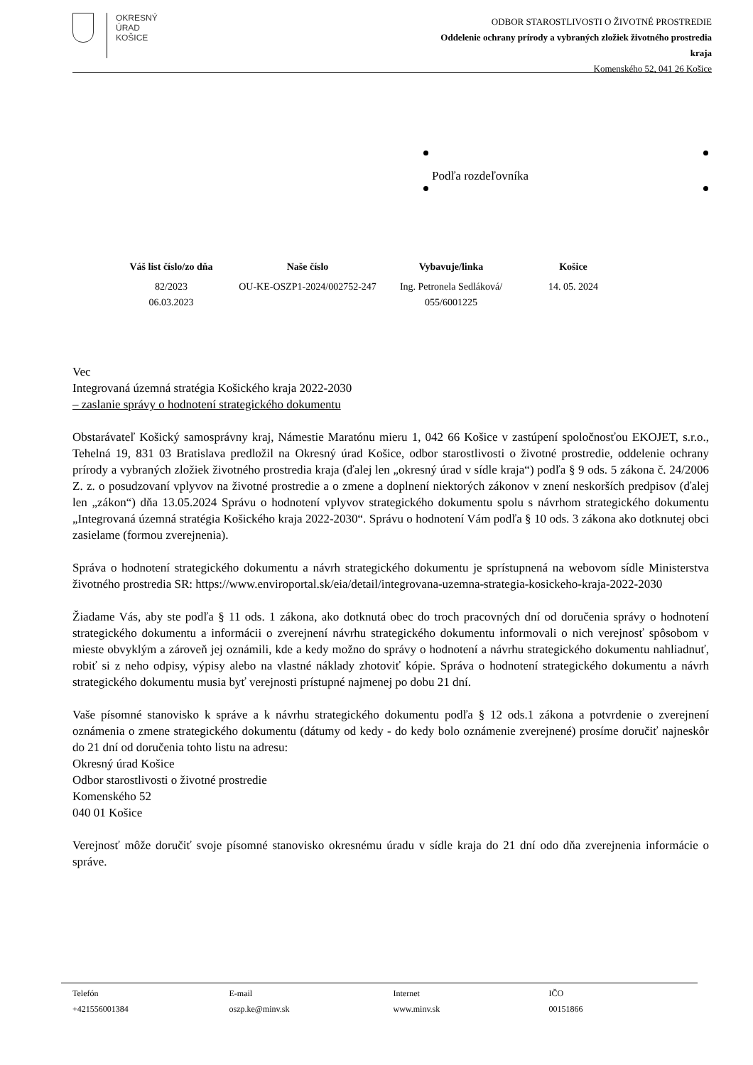OKRESNÝ
ÚRAD
KOŠICE
ODBOR STAROSTLIVOSTI O ŽIVOTNÉ PROSTREDIE
Oddelenie ochrany prírody a vybraných zložiek životného prostredia
kraja
Komenského 52, 041 26 Košice
Podľa rozdeľovníka
| Váš list číslo/zo dňa | Naše číslo | Vybavuje/linka | Košice |
| --- | --- | --- | --- |
| 82/2023 06.03.2023 | OU-KE-OSZP1-2024/002752-247 | Ing. Petronela Sedláková/ 055/6001225 | 14. 05. 2024 |
Vec
Integrovaná územná stratégia Košického kraja 2022-2030
– zaslanie správy o hodnotení strategického dokumentu
Obstarávateľ Košický samosprávny kraj, Námestie Maratónu mieru 1, 042 66 Košice v zastúpení spoločnosťou EKOJET, s.r.o., Tehelná 19, 831 03 Bratislava predložil na Okresný úrad Košice, odbor starostlivosti o životné prostredie, oddelenie ochrany prírody a vybraných zložiek životného prostredia kraja (ďalej len „okresný úrad v sídle kraja“) podľa § 9 ods. 5 zákona č. 24/2006 Z. z. o posudzovaní vplyvov na životné prostredie a o zmene a doplnení niektorých zákonov v znení neskorších predpisov (ďalej len „zákon“) dňa 13.05.2024 Správu o hodnotení vplyvov strategického dokumentu spolu s návrhom strategického dokumentu „Integrovaná územná stratégia Košického kraja 2022-2030“. Správu o hodnotení Vám podľa § 10 ods. 3 zákona ako dotknutej obci zasielame (formou zverejnenia).
Správa o hodnotení strategického dokumentu a návrh strategického dokumentu je sprístupnená na webovom sídle Ministerstva životného prostredia SR: https://www.enviroportal.sk/eia/detail/integrovana-uzemna-strategia-kosickeho-kraja-2022-2030
Žiadame Vás, aby ste podľa § 11 ods. 1 zákona, ako dotknutá obec do troch pracovných dní od doručenia správy o hodnotení strategického dokumentu a informácii o zverejnení návrhu strategického dokumentu informovali o nich verejnosť spôsobom v mieste obvyklým a zároveň jej oznámili, kde a kedy možno do správy o hodnotení a návrhu strategického dokumentu nahliadnuť, robiť si z neho odpisy, výpisy alebo na vlastné náklady zhotoviť kópie. Správa o hodnotení strategického dokumentu a návrh strategického dokumentu musia byť verejnosti prístupné najmenej po dobu 21 dní.
Vaše písomné stanovisko k správe a k návrhu strategického dokumentu podľa § 12 ods.1 zákona a potvrdenie o zverejnení oznámenia o zmene strategického dokumentu (dátumy od kedy - do kedy bolo oznámenie zverejnené) prosíme doručiť najneskôr do 21 dní od doručenia tohto listu na adresu:
Okresný úrad Košice
Odbor starostlivosti o životné prostredie
Komenského 52
040 01 Košice
Verejnosť môže doručiť svoje písomné stanovisko okresnému úradu v sídle kraja do 21 dní odo dňa zverejnenia informácie o správe.
| Telefón | E-mail | Internet | IČO |
| +421556001384 | oszp.ke@minv.sk | www.minv.sk | 00151866 |